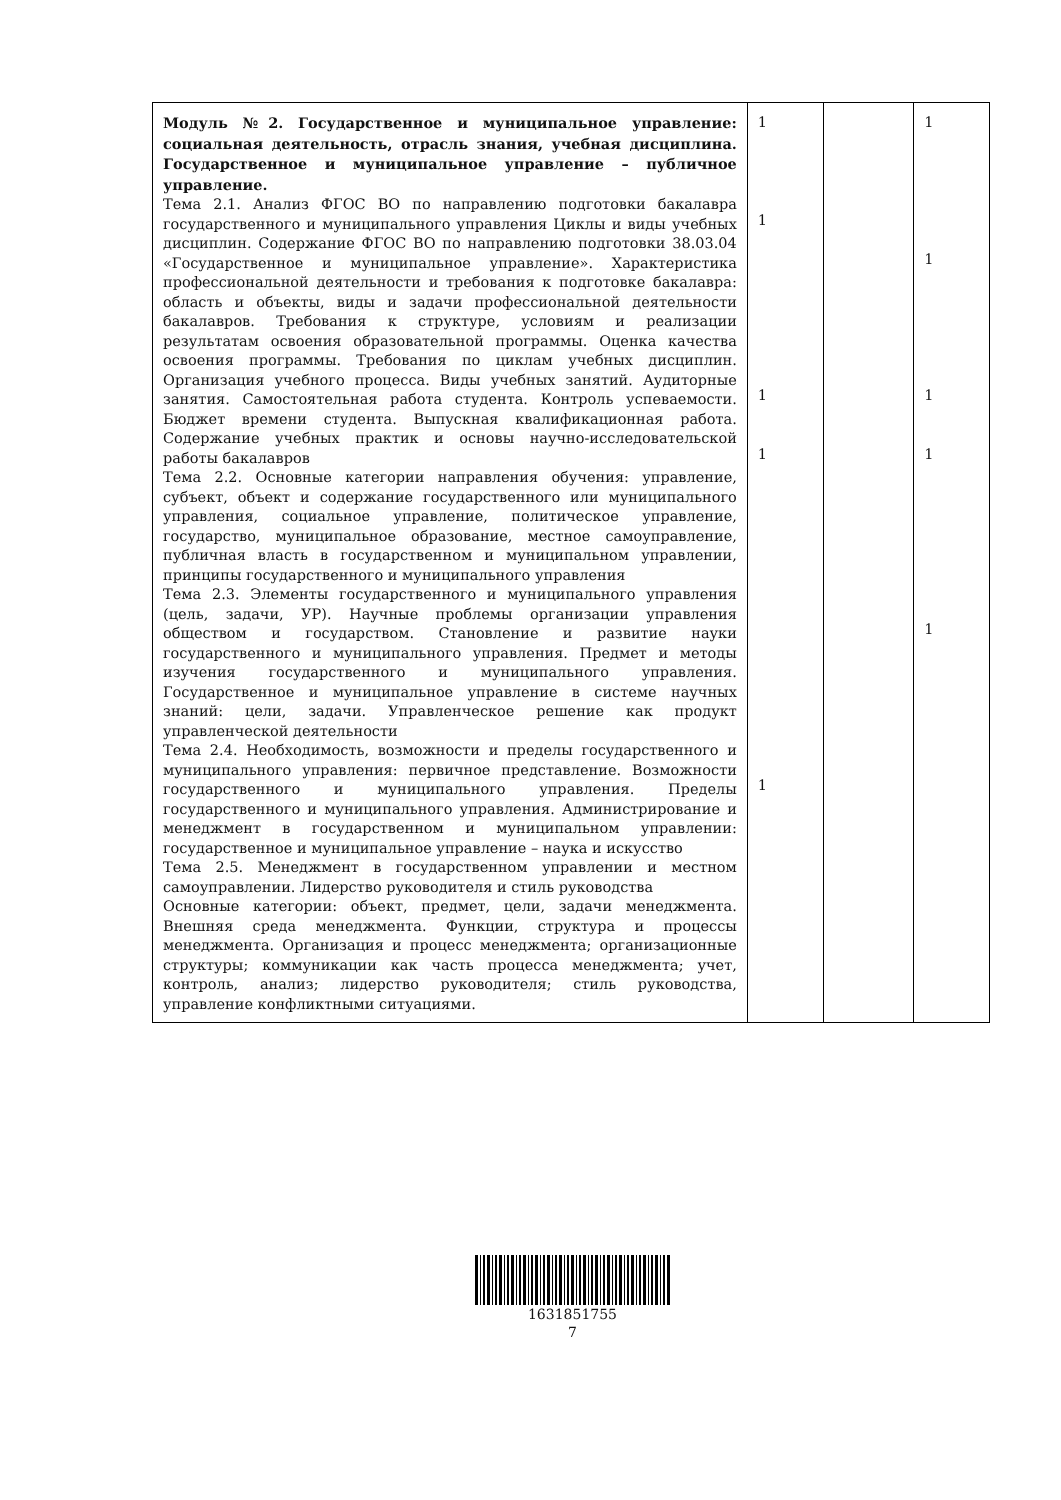| Модуль №2. Государственное и муниципальное управление: социальная деятельность, отрасль знания, учебная дисциплина. Государственное и муниципальное управление – публичное управление. Тема 2.1. Анализ ФГОС ВО по направлению подготовки бакалавра государственного и муниципального управления Циклы и виды учебных дисциплин. Содержание ФГОС ВО по направлению подготовки 38.03.04 «Государственное и муниципальное управление». Характеристика профессиональной деятельности и требования к подготовке бакалавра: область и объекты, виды и задачи профессиональной деятельности бакалавров. Требования к структуре, условиям и реализации результатам освоения образовательной программы. Оценка качества освоения программы. Требования по циклам учебных дисциплин. Организация учебного процесса. Виды учебных занятий. Аудиторные занятия. Самостоятельная работа студента. Контроль успеваемости. Бюджет времени студента. Выпускная квалификационная работа. Содержание учебных практик и основы научно-исследовательской работы бакалавров Тема 2.2. Основные категории направления обучения: управление, субъект, объект и содержание государственного или муниципального управления, социальное управление, политическое управление, государство, муниципальное образование, местное самоуправление, публичная власть в государственном и муниципальном управлении, принципы государственного и муниципального управления Тема 2.3. Элементы государственного и муниципального управления (цель, задачи, УР). Научные проблемы организации управления обществом и государством. Становление и развитие науки государственного и муниципального управления. Предмет и методы изучения государственного и муниципального управления. Государственное и муниципальное управление в системе научных знаний: цели, задачи. Управленческое решение как продукт управленческой деятельности Тема 2.4. Необходимость, возможности и пределы государственного и муниципального управления: первичное представление. Возможности государственного и муниципального управления. Пределы государственного и муниципального управления. Администрирование и менеджмент в государственном и муниципальном управлении: государственное и муниципальное управление – наука и искусство Тема 2.5. Менеджмент в государственном управлении и местном самоуправлении. Лидерство руководителя и стиль руководства Основные категории: объект, предмет, цели, задачи менеджмента. Внешняя среда менеджмента. Функции, структура и процессы менеджмента. Организация и процесс менеджмента; организационные структуры; коммуникации как часть процесса менеджмента; учет, контроль, анализ; лидерство руководителя; стиль руководства, управление конфликтными ситуациями. | 1 1 1 1 1 | | 1 1 1 1 1 |
1631851755
7